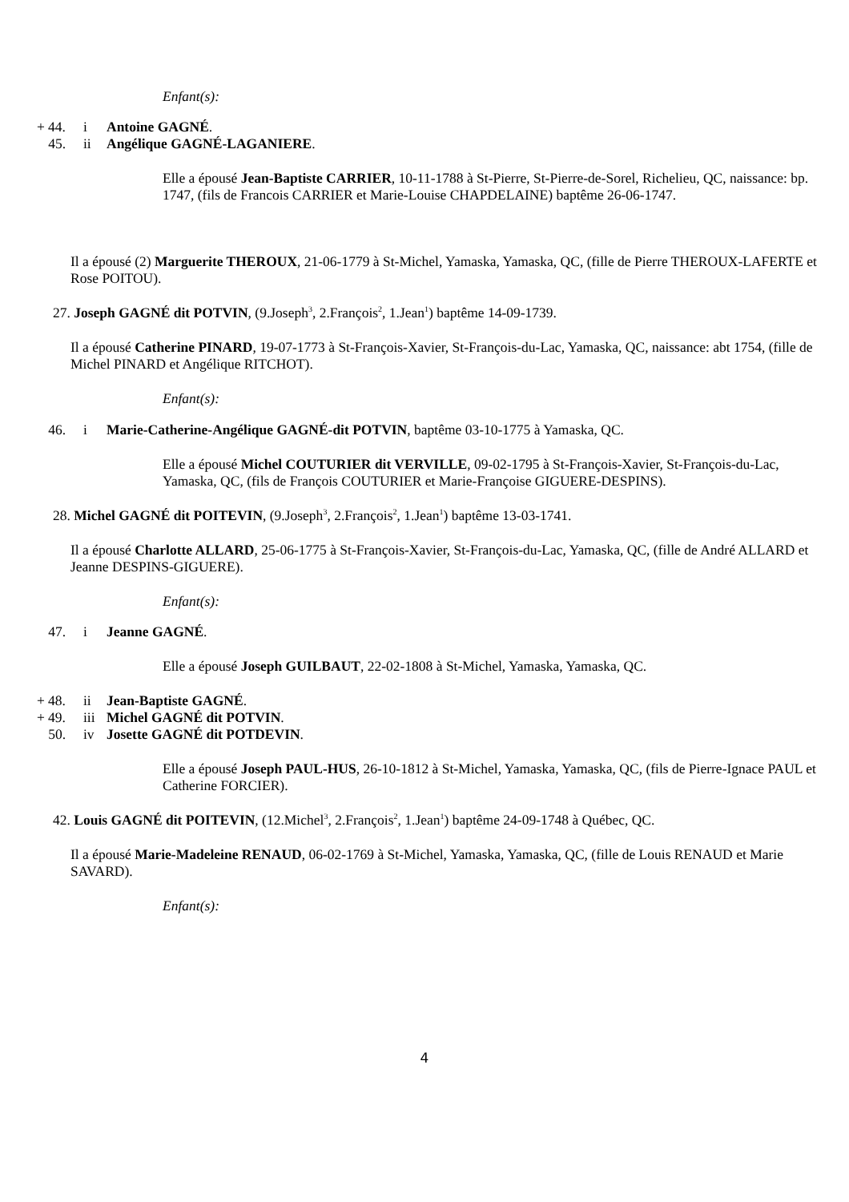Enfant(s):
+ 44. i Antoine GAGNÉ.
45. ii Angélique GAGNÉ-LAGANIERE.
Elle a épousé Jean-Baptiste CARRIER, 10-11-1788 à St-Pierre, St-Pierre-de-Sorel, Richelieu, QC, naissance: bp. 1747, (fils de Francois CARRIER et Marie-Louise CHAPDELAINE) baptême 26-06-1747.
Il a épousé (2) Marguerite THEROUX, 21-06-1779 à St-Michel, Yamaska, Yamaska, QC, (fille de Pierre THEROUX-LAFERTE et Rose POITOU).
27. Joseph GAGNÉ dit POTVIN, (9.Joseph<sup>3</sup>, 2.François<sup>2</sup>, 1.Jean<sup>1</sup>) baptême 14-09-1739.
Il a épousé Catherine PINARD, 19-07-1773 à St-François-Xavier, St-François-du-Lac, Yamaska, QC, naissance: abt 1754, (fille de Michel PINARD et Angélique RITCHOT).
Enfant(s):
46. i Marie-Catherine-Angélique GAGNÉ-dit POTVIN, baptême 03-10-1775 à Yamaska, QC.
Elle a épousé Michel COUTURIER dit VERVILLE, 09-02-1795 à St-François-Xavier, St-François-du-Lac, Yamaska, QC, (fils de François COUTURIER et Marie-Françoise GIGUERE-DESPINS).
28. Michel GAGNÉ dit POITEVIN, (9.Joseph<sup>3</sup>, 2.François<sup>2</sup>, 1.Jean<sup>1</sup>) baptême 13-03-1741.
Il a épousé Charlotte ALLARD, 25-06-1775 à St-François-Xavier, St-François-du-Lac, Yamaska, QC, (fille de André ALLARD et Jeanne DESPINS-GIGUERE).
Enfant(s):
47. i Jeanne GAGNÉ.
Elle a épousé Joseph GUILBAUT, 22-02-1808 à St-Michel, Yamaska, Yamaska, QC.
+ 48. ii Jean-Baptiste GAGNÉ.
+ 49. iii Michel GAGNÉ dit POTVIN.
50. iv Josette GAGNÉ dit POTDEVIN.
Elle a épousé Joseph PAUL-HUS, 26-10-1812 à St-Michel, Yamaska, Yamaska, QC, (fils de Pierre-Ignace PAUL et Catherine FORCIER).
42. Louis GAGNÉ dit POITEVIN, (12.Michel<sup>3</sup>, 2.François<sup>2</sup>, 1.Jean<sup>1</sup>) baptême 24-09-1748 à Québec, QC.
Il a épousé Marie-Madeleine RENAUD, 06-02-1769 à St-Michel, Yamaska, Yamaska, QC, (fille de Louis RENAUD et Marie SAVARD).
Enfant(s):
4